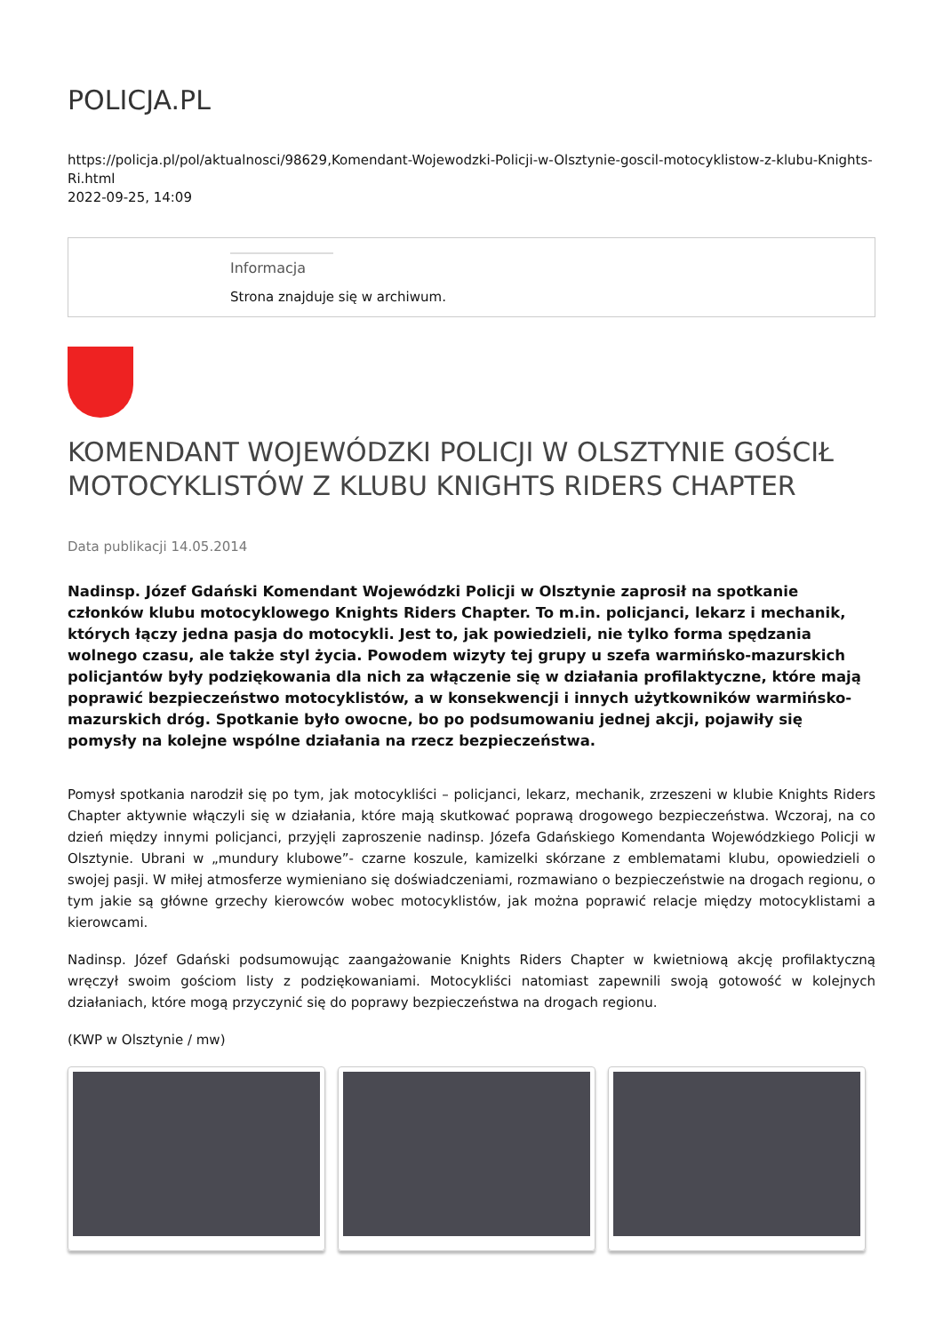POLICJA.PL
https://policja.pl/pol/aktualnosci/98629,Komendant-Wojewodzki-Policji-w-Olsztynie-goscil-motocyklistow-z-klubu-Knights-Ri.html
2022-09-25, 14:09
Informacja
Strona znajduje się w archiwum.
KOMENDANT WOJEWÓDZKI POLICJI W OLSZTYNIE GOŚCIŁ MOTOCYKLISTÓW Z KLUBU KNIGHTS RIDERS CHAPTER
Data publikacji 14.05.2014
Nadinsp. Józef Gdański Komendant Wojewódzki Policji w Olsztynie zaprosił na spotkanie członków klubu motocyklowego Knights Riders Chapter. To m.in. policjanci, lekarz i mechanik, których łączy jedna pasja do motocykli. Jest to, jak powiedzieli, nie tylko forma spędzania wolnego czasu, ale także styl życia. Powodem wizyty tej grupy u szefa warmińsko-mazurskich policjantów były podziękowania dla nich za włączenie się w działania profilaktyczne, które mają poprawić bezpieczeństwo motocyklistów, a w konsekwencji i innych użytkowników warmińsko-mazurskich dróg. Spotkanie było owocne, bo po podsumowaniu jednej akcji, pojawiły się pomysły na kolejne wspólne działania na rzecz bezpieczeństwa.
Pomysł spotkania narodził się po tym, jak motocykliści – policjanci, lekarz, mechanik, zrzeszeni w klubie Knights Riders Chapter aktywnie włączyli się w działania, które mają skutkować poprawą drogowego bezpieczeństwa. Wczoraj, na co dzień między innymi policjanci, przyjęli zaproszenie nadinsp. Józefa Gdańskiego Komendanta Wojewódzkiego Policji w Olsztynie. Ubrani w „mundury klubowe”- czarne koszule, kamizelki skórzane z emblematami klubu, opowiedzieli o swojej pasji. W miłej atmosferze wymieniano się doświadczeniami, rozmawiano o bezpieczeństwie na drogach regionu, o tym jakie są główne grzechy kierowców wobec motocyklistów, jak można poprawić relacje między motocyklistami a kierowcami.
Nadinsp. Józef Gdański podsumowując zaangażowanie Knights Riders Chapter w kwietniową akcję profilaktyczną wręczył swoim gościom listy z podziękowaniami. Motocykliści natomiast zapewnili swoją gotowość w kolejnych działaniach, które mogą przyczynić się do poprawy bezpieczeństwa na drogach regionu.
(KWP w Olsztynie / mw)